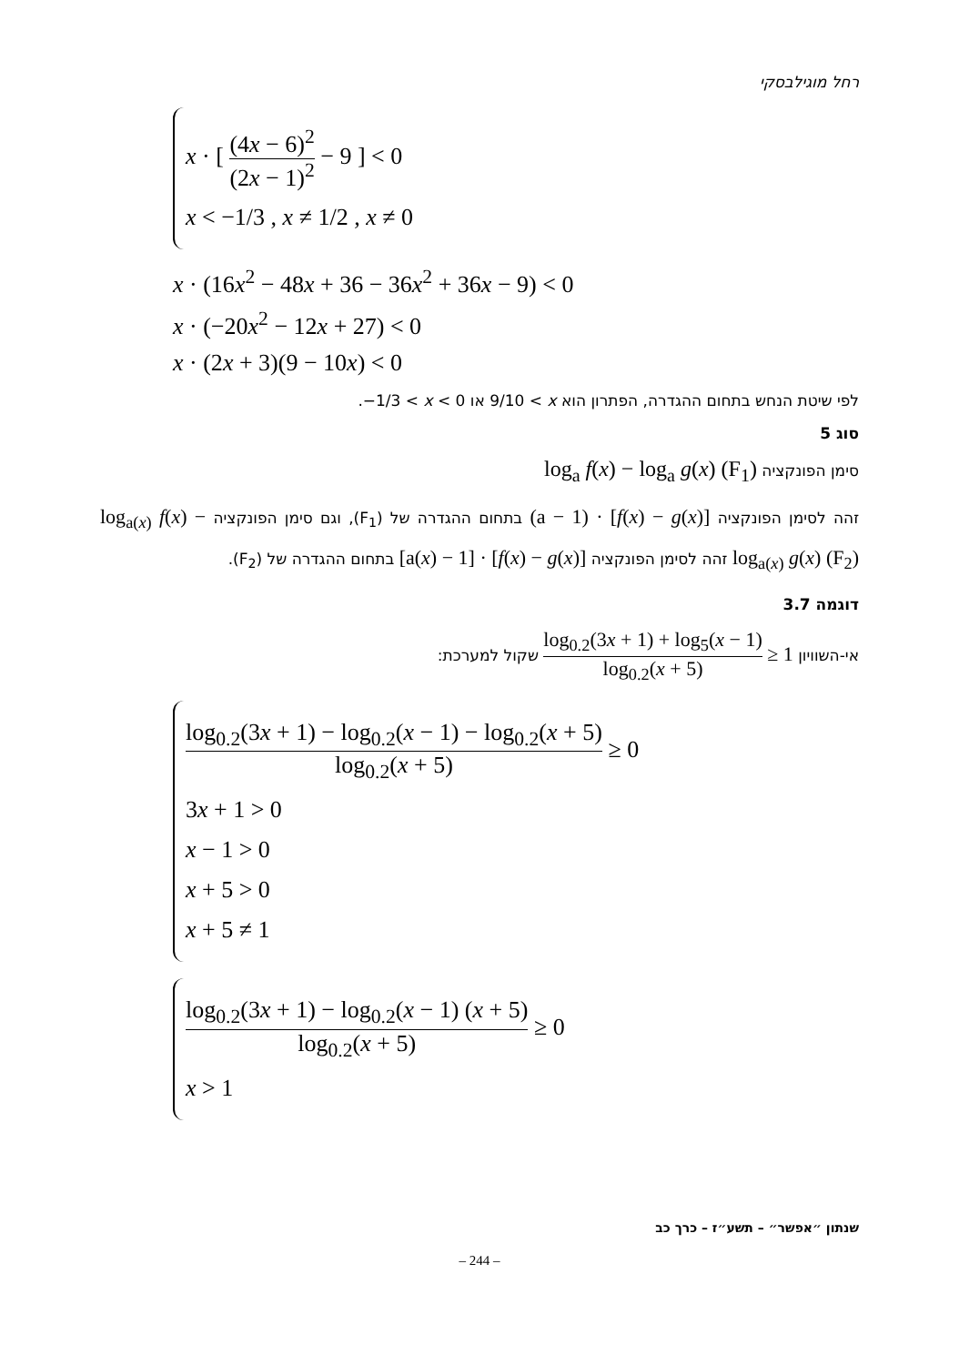רחל מוגילבסקי
x · [ (4x − 6)<sup>2</sup> (2x − 1)<sup>2</sup> − 9 ] < 0
x < −1/3 , x ≠ 1/2 , x ≠ 0
x · (16x<sup>2</sup> − 48x + 36 − 36x<sup>2</sup> + 36x − 9) < 0
x · (−20x<sup>2</sup> − 12x + 27) < 0
x · (2x + 3)(9 − 10x) < 0
לפי שיטת הנחש בתחום ההגדרה, הפתרון הוא 9/10 < x או −1/3 < x < 0.
סוג 5
סימן הפונקציה log<sub>a</sub> f(x) − log<sub>a</sub> g(x) (F<sub>1</sub>)
זהה לסימן הפונקציה (a − 1) · [f(x) − g(x)] בתחום ההגדרה של (F<sub>1</sub>), וגם סימן הפונקציה log<sub>a(x)</sub> f(x) − log<sub>a(x)</sub> g(x) (F<sub>2</sub>) זהה לסימן הפונקציה [a(x) − 1] · [f(x) − g(x)] בתחום ההגדרה של (F<sub>2</sub>).
דוגמה 3.7
אי-השוויון log<sub>0.2</sub>(3x + 1) + log<sub>5</sub>(x − 1) log<sub>0.2</sub>(x + 5) ≥ 1 שקול למערכת:
log<sub>0.2</sub>(3x + 1) − log<sub>0.2</sub>(x − 1) − log<sub>0.2</sub>(x + 5) log<sub>0.2</sub>(x + 5) ≥ 0
3x + 1 > 0
x − 1 > 0
x + 5 > 0
x + 5 ≠ 1
log<sub>0.2</sub>(3x + 1) − log<sub>0.2</sub>(x − 1) (x + 5) log<sub>0.2</sub>(x + 5) ≥ 0
x > 1
שנתון ״אפשר״ – תשע״ז – כרך כב
– 244 –